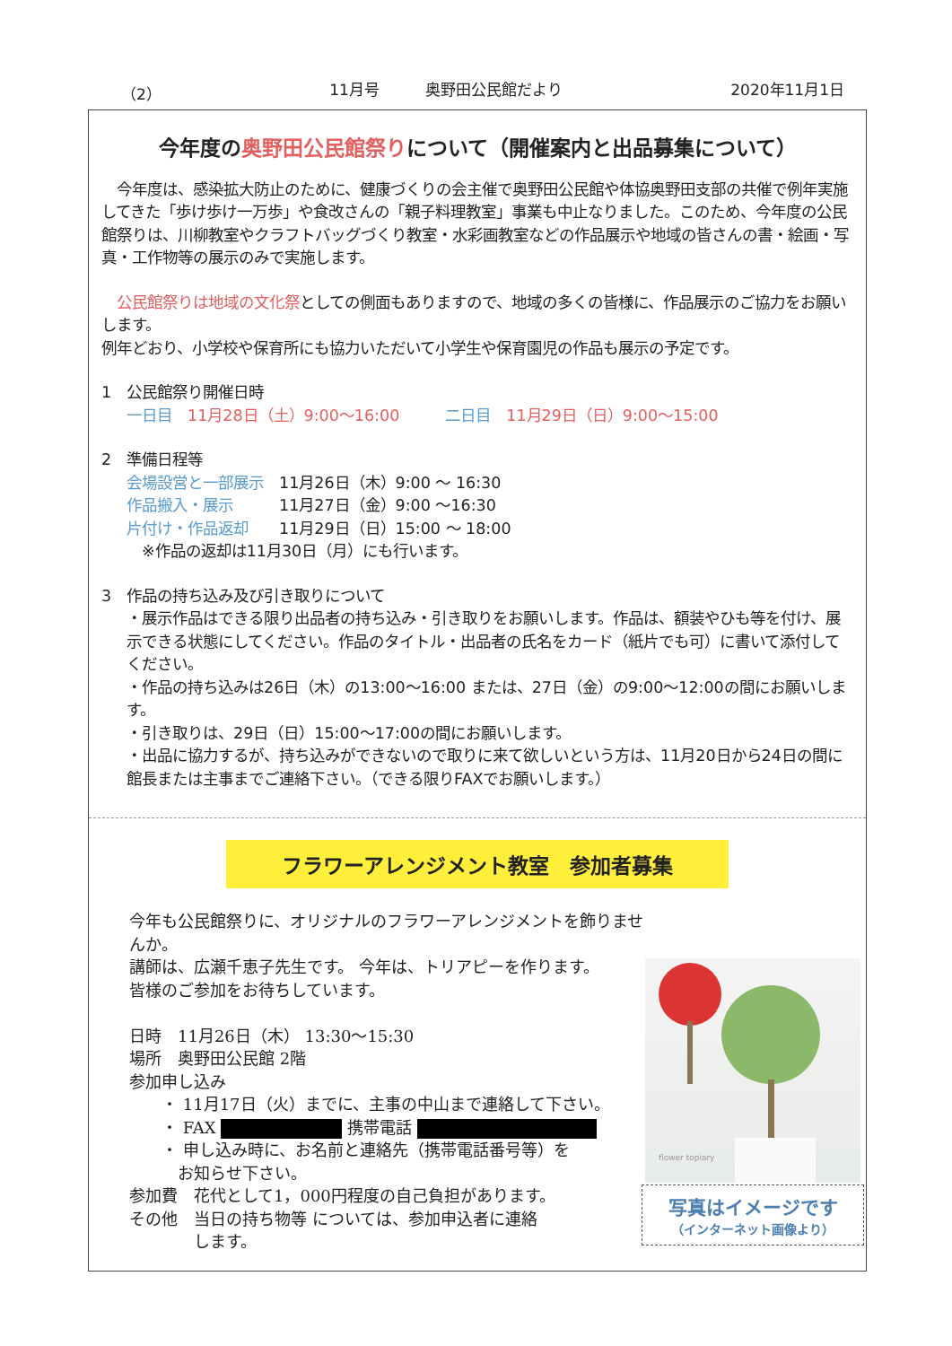（2） 11月号　　　奥野田公民館だより 2020年11月1日
今年度の奥野田公民館祭りについて（開催案内と出品募集について）
　今年度は、感染拡大防止のために、健康づくりの会主催で奥野田公民館や体協奥野田支部の共催で例年実施してきた「歩け歩け一万歩」や食改さんの「親子料理教室」事業も中止なりました。このため、今年度の公民館祭りは、川柳教室やクラフトバッグづくり教室・水彩画教室などの作品展示や地域の皆さんの書・絵画・写真・工作物等の展示のみで実施します。
　公民館祭りは地域の文化祭としての側面もありますので、地域の多くの皆様に、作品展示のご協力をお願いします。
例年どおり、小学校や保育所にも協力いただいて小学生や保育園児の作品も展示の予定です。
1　公民館祭り開催日時
一日目　11月28日（土）9:00～16:00　　　二日目　11月29日（日）9:00～15:00
2　準備日程等
会場設営と一部展示　11月26日（木）9:00 ～ 16:30
作品搬入・展示　　　11月27日（金）9:00 ～16:30
片付け・作品返却　　11月29日（日）15:00 ～ 18:00
　※作品の返却は11月30日（月）にも行います。
3　作品の持ち込み及び引き取りについて
・展示作品はできる限り出品者の持ち込み・引き取りをお願いします。作品は、額装やひも等を付け、展示できる状態にしてください。作品のタイトル・出品者の氏名をカード（紙片でも可）に書いて添付してください。
・作品の持ち込みは26日（木）の13:00～16:00 または、27日（金）の9:00～12:00の間にお願いします。
・引き取りは、29日（日）15:00～17:00の間にお願いします。
・出品に協力するが、持ち込みができないので取りに来て欲しいという方は、11月20日から24日の間に館長または主事までご連絡下さい。（できる限りFAXでお願いします。）
フラワーアレンジメント教室　参加者募集
今年も公民館祭りに、オリジナルのフラワーアレンジメントを飾りませんか。
講師は、広瀬千恵子先生です。 今年は、トリアピーを作ります。
皆様のご参加をお待ちしています。
日時　11月26日（木） 13:30～15:30
場所　奥野田公民館 2階
参加申し込み
　　・ 11月17日（火）までに、主事の中山まで連絡して下さい。
　　・ FAX 携帯電話
　　・ 申し込み時に、お名前と連絡先（携帯電話番号等）を
　　　お知らせ下さい。
参加費　花代として1，000円程度の自己負担があります。
その他　当日の持ち物等 については、参加申込者に連絡
　　　　します。
flower topiary
写真はイメージです
（インターネット画像より）